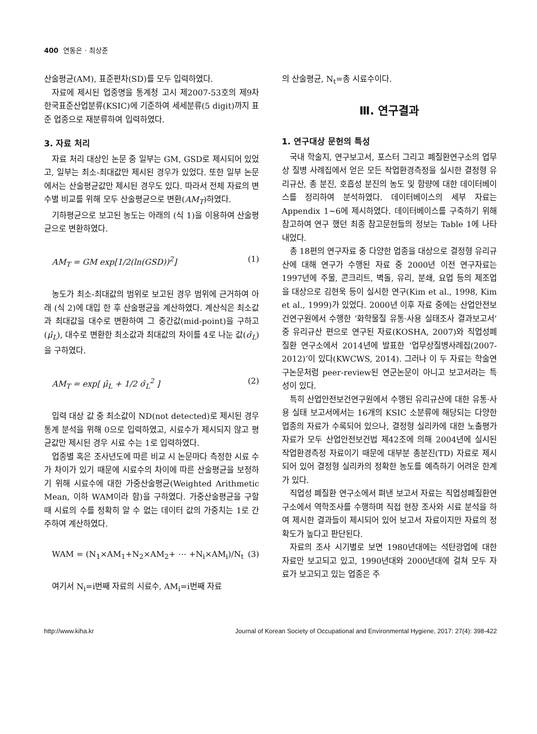400 연동은 · 최상준
산술평균(AM), 표준편차(SD)를 모두 입력하였다.
자료에 제시된 업종명을 통계청 고시 제2007-53호의 제9차 한국표준산업분류(KSIC)에 기준하여 세세분류(5 digit)까지 표준 업종으로 재분류하여 입력하였다.
3. 자료 처리
자료 처리 대상인 논문 중 일부는 GM, GSD로 제시되어 있었고, 일부는 최소-최대값만 제시된 경우가 있었다. 또한 일부 논문에서는 산술평균값만 제시된 경우도 있다. 따라서 전체 자료의 변수별 비교를 위해 모두 산술평균으로 변환(AM<sub>T</sub>)하였다.
기하평균으로 보고된 농도는 아래의 (식 1)을 이용하여 산술평균으로 변환하였다.
AM<sub>T</sub> = GM exp[1/2(ln(GSD))<sup>2</sup>] (1)
농도가 최소-최대값의 범위로 보고된 경우 범위에 근거하여 아래 (식 2)에 대입 한 후 산술평균을 계산하였다. 계산식은 최소값과 최대값을 대수로 변환하여 그 중간값(mid-point)을 구하고(μ̂<sub>L</sub>), 대수로 변환한 최소값과 최대값의 차이를 4로 나눈 값(σ̂<sub>L</sub>)을 구하였다.
AM<sub>T</sub> = exp[ μ̂<sub>L</sub> + 1/2 σ̂<sub>L</sub><sup>2</sup> ] (2)
입력 대상 값 중 최소값이 ND(not detected)로 제시된 경우 통계 분석을 위해 0으로 입력하였고, 시료수가 제시되지 않고 평균값만 제시된 경우 시료 수는 1로 입력하였다.
업종별 혹은 조사년도에 따른 비교 시 논문마다 측정한 시료 수가 차이가 있기 때문에 시료수의 차이에 따른 산술평균을 보정하기 위해 시료수에 대한 가중산술평균(Weighted Arithmetic Mean, 이하 WAM이라 함)을 구하였다. 가중산술평균을 구할 때 시료의 수를 정확히 알 수 없는 데이터 값의 가중치는 1로 간주하여 계산하였다.
WAM = (N<sub>1</sub>×AM<sub>1</sub>+N<sub>2</sub>×AM<sub>2</sub>+ ⋯ +N<sub>i</sub>×AM<sub>i</sub>)/N<sub>t</sub> (3)
여기서 N<sub>i</sub>=i번째 자료의 시료수, AM<sub>i</sub>=i번째 자료
의 산술평균, N<sub>t</sub>=총 시료수이다.
Ⅲ. 연구결과
1. 연구대상 문헌의 특성
국내 학술지, 연구보고서, 포스터 그리고 폐질환연구소의 업무상 질병 사례집에서 얻은 모든 작업환경측정을 실시한 결정형 유리규산, 총 분진, 호흡성 분진의 농도 및 함량에 대한 데이터베이스를 정리하여 분석하였다. 데이터베이스의 세부 자료는 Appendix 1~6에 제시하였다. 데이터베이스를 구축하기 위해 참고하여 연구 했던 최종 참고문헌들의 정보는 Table 1에 나타내었다.
총 18편의 연구자료 중 다양한 업종을 대상으로 결정형 유리규산에 대해 연구가 수행된 자료 중 2000년 이전 연구자료는 1997년에 주물, 콘크리트, 벽돌, 유리, 분쇄, 요업 등의 제조업을 대상으로 김현욱 등이 실시한 연구(Kim et al., 1998, Kim et al., 1999)가 있었다. 2000년 이후 자료 중에는 산업안전보건연구원에서 수행한 ‘화학물질 유통·사용 실태조사 결과보고서’ 중 유리규산 편으로 연구된 자료(KOSHA, 2007)와 직업성폐질환 연구소에서 2014년에 발표한 ‘업무상질병사례집(2007-2012)’이 있다(KWCWS, 2014). 그러나 이 두 자료는 학술연구논문처럼 peer-review된 연군논문이 아니고 보고서라는 특성이 있다.
특히 산업안전보건연구원에서 수행된 유리규산에 대한 유통·사용 실태 보고서에서는 16개의 KSIC 소분류에 해당되는 다양한 업종의 자료가 수록되어 있으나, 결정형 실리카에 대한 노출평가 자료가 모두 산업안전보건법 제42조에 의해 2004년에 실시된 작업환경측정 자료이기 때문에 대부분 총분진(TD) 자료로 제시되어 있어 결정형 실리카의 정확한 농도를 예측하기 어려운 한계가 있다.
직업성 폐질환 연구소에서 펴낸 보고서 자료는 직업성폐질환연구소에서 역학조사를 수행하며 직접 현장 조사와 시료 분석을 하여 제시한 결과들이 제시되어 있어 보고서 자료이지만 자료의 정확도가 높다고 판단된다.
자료의 조사 시기별로 보면 1980년대에는 석탄광업에 대한 자료만 보고되고 있고, 1990년대와 2000년대에 걸쳐 모두 자료가 보고되고 있는 업종은 주
http://www.kiha.kr Journal of Korean Society of Occupational and Environmental Hygiene, 2017: 27(4): 398-422